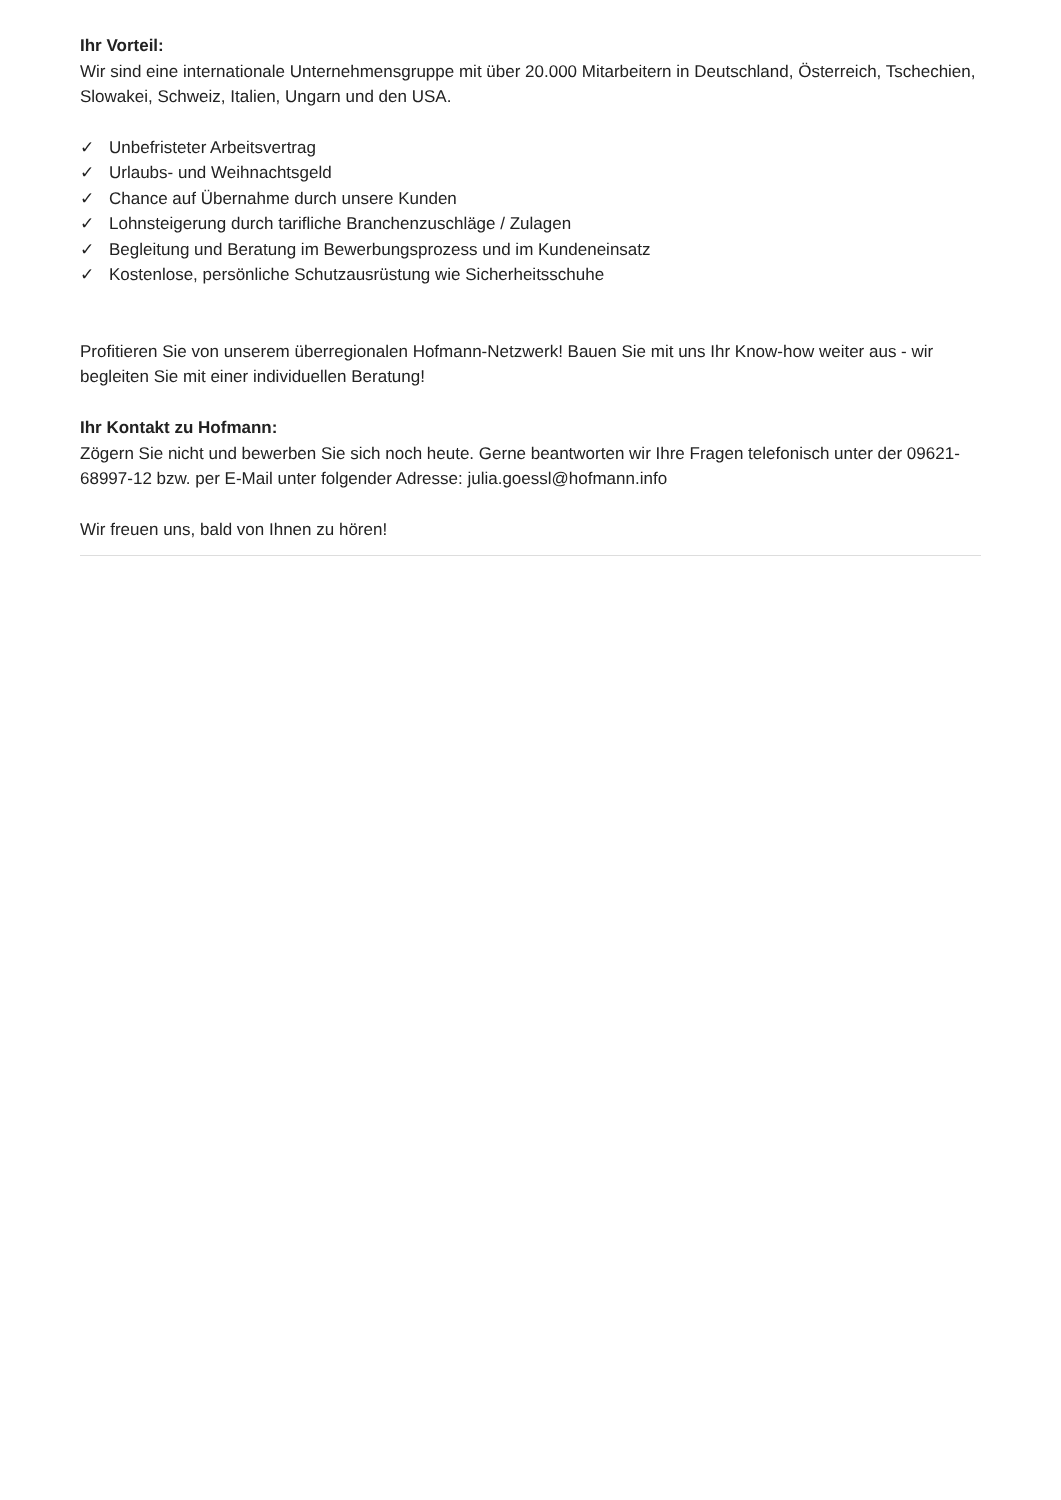Ihr Vorteil:
Wir sind eine internationale Unternehmensgruppe mit über 20.000 Mitarbeitern in Deutschland, Österreich, Tschechien, Slowakei, Schweiz, Italien, Ungarn und den USA.
✓ Unbefristeter Arbeitsvertrag
✓ Urlaubs- und Weihnachtsgeld
✓ Chance auf Übernahme durch unsere Kunden
✓ Lohnsteigerung durch tarifliche Branchenzuschläge / Zulagen
✓ Begleitung und Beratung im Bewerbungsprozess und im Kundeneinsatz
✓ Kostenlose, persönliche Schutzausrüstung wie Sicherheitsschuhe
Profitieren Sie von unserem überregionalen Hofmann-Netzwerk! Bauen Sie mit uns Ihr Know-how weiter aus - wir begleiten Sie mit einer individuellen Beratung!
Ihr Kontakt zu Hofmann:
Zögern Sie nicht und bewerben Sie sich noch heute. Gerne beantworten wir Ihre Fragen telefonisch unter der 09621-68997-12 bzw. per E-Mail unter folgender Adresse: julia.goessl@hofmann.info
Wir freuen uns, bald von Ihnen zu hören!